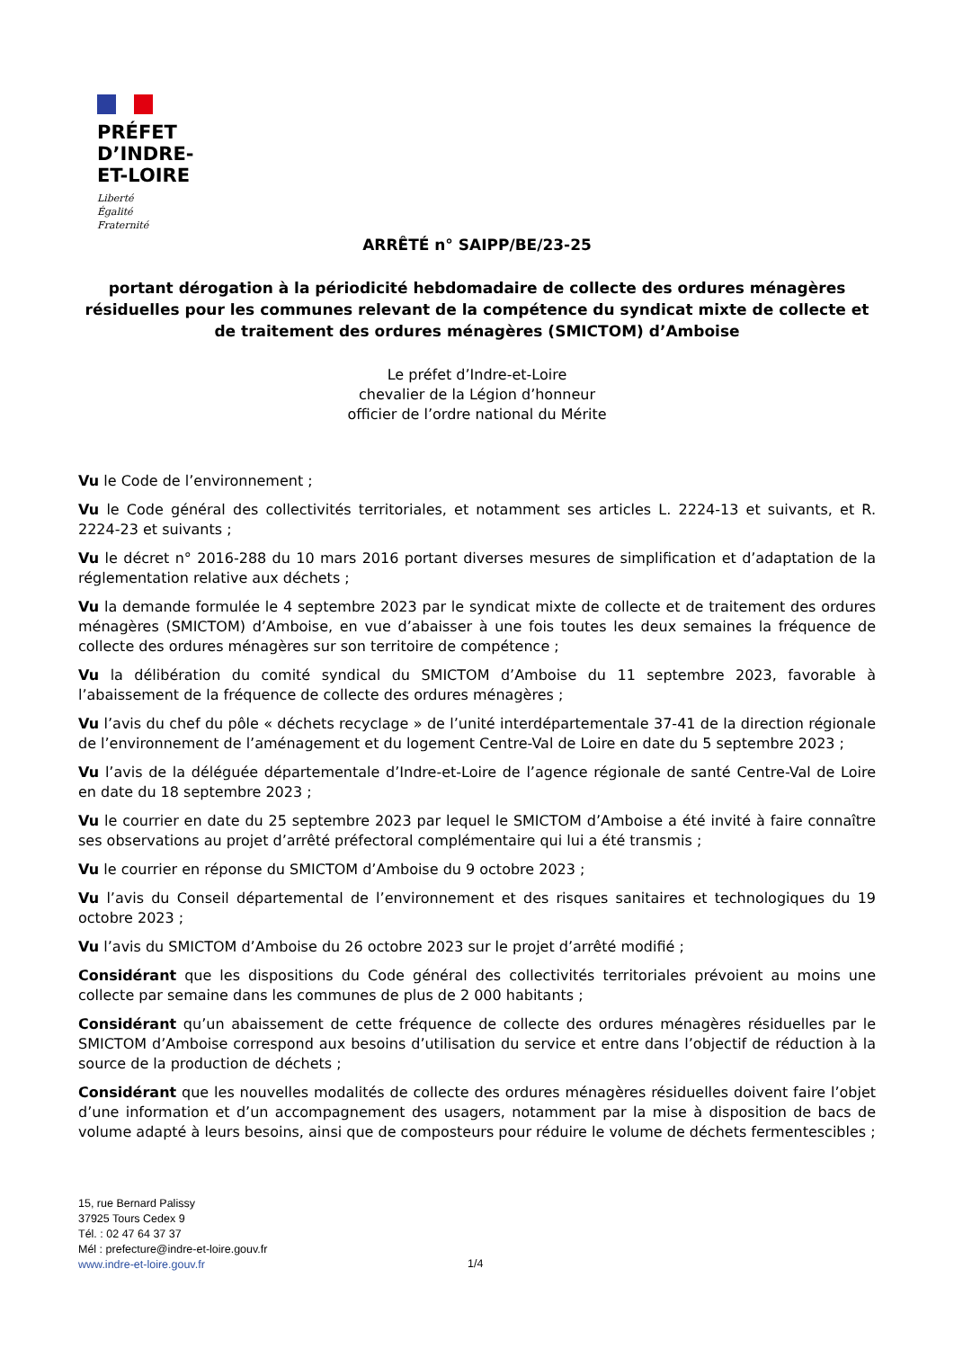PRÉFET
D’INDRE-
ET-LOIRE
Liberté
Égalité
Fraternité
ARRÊTÉ n° SAIPP/BE/23-25
portant dérogation à la périodicité hebdomadaire de collecte des ordures ménagères résiduelles pour les communes relevant de la compétence du syndicat mixte de collecte et de traitement des ordures ménagères (SMICTOM) d’Amboise
Le préfet d’Indre-et-Loire
chevalier de la Légion d’honneur
officier de l’ordre national du Mérite
Vu le Code de l’environnement ;
Vu le Code général des collectivités territoriales, et notamment ses articles L. 2224-13 et suivants, et R. 2224-23 et suivants ;
Vu le décret n° 2016-288 du 10 mars 2016 portant diverses mesures de simplification et d’adaptation de la réglementation relative aux déchets ;
Vu la demande formulée le 4 septembre 2023 par le syndicat mixte de collecte et de traitement des ordures ménagères (SMICTOM) d’Amboise, en vue d’abaisser à une fois toutes les deux semaines la fréquence de collecte des ordures ménagères sur son territoire de compétence ;
Vu la délibération du comité syndical du SMICTOM d’Amboise du 11 septembre 2023, favorable à l’abaissement de la fréquence de collecte des ordures ménagères ;
Vu l’avis du chef du pôle « déchets recyclage » de l’unité interdépartementale 37-41 de la direction régionale de l’environnement de l’aménagement et du logement Centre-Val de Loire en date du 5 septembre 2023 ;
Vu l’avis de la déléguée départementale d’Indre-et-Loire de l’agence régionale de santé Centre-Val de Loire en date du 18 septembre 2023 ;
Vu le courrier en date du 25 septembre 2023 par lequel le SMICTOM d’Amboise a été invité à faire connaître ses observations au projet d’arrêté préfectoral complémentaire qui lui a été transmis ;
Vu le courrier en réponse du SMICTOM d’Amboise du 9 octobre 2023 ;
Vu l’avis du Conseil départemental de l’environnement et des risques sanitaires et technologiques du 19 octobre 2023 ;
Vu l’avis du SMICTOM d’Amboise du 26 octobre 2023 sur le projet d’arrêté modifié ;
Considérant que les dispositions du Code général des collectivités territoriales prévoient au moins une collecte par semaine dans les communes de plus de 2 000 habitants ;
Considérant qu’un abaissement de cette fréquence de collecte des ordures ménagères résiduelles par le SMICTOM d’Amboise correspond aux besoins d’utilisation du service et entre dans l’objectif de réduction à la source de la production de déchets ;
Considérant que les nouvelles modalités de collecte des ordures ménagères résiduelles doivent faire l’objet d’une information et d’un accompagnement des usagers, notamment par la mise à disposition de bacs de volume adapté à leurs besoins, ainsi que de composteurs pour réduire le volume de déchets fermentescibles ;
15, rue Bernard Palissy
37925 Tours Cedex 9
Tél. : 02 47 64 37 37
Mél : prefecture@indre-et-loire.gouv.fr
www.indre-et-loire.gouv.fr
1/4